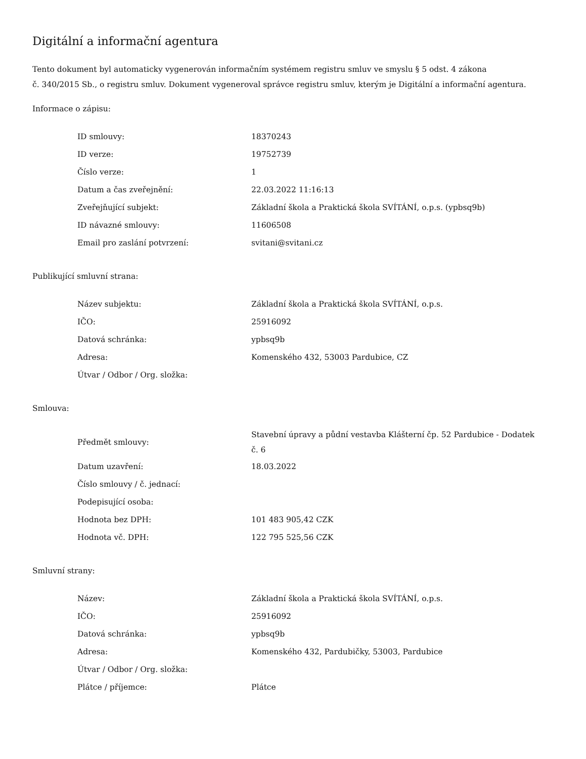Digitální a informační agentura
Tento dokument byl automaticky vygenerován informačním systémem registru smluv ve smyslu § 5 odst. 4 zákona
č. 340/2015 Sb., o registru smluv. Dokument vygeneroval správce registru smluv, kterým je Digitální a informační agentura.
Informace o zápisu:
| ID smlouvy: | 18370243 |
| ID verze: | 19752739 |
| Číslo verze: | 1 |
| Datum a čas zveřejnění: | 22.03.2022 11:16:13 |
| Zveřejňující subjekt: | Základní škola a Praktická škola SVÍTÁNÍ, o.p.s. (ypbsq9b) |
| ID návazné smlouvy: | 11606508 |
| Email pro zaslání potvrzení: | svitani@svitani.cz |
Publikující smluvní strana:
| Název subjektu: | Základní škola a Praktická škola SVÍTÁNÍ, o.p.s. |
| IČO: | 25916092 |
| Datová schránka: | ypbsq9b |
| Adresa: | Komenského 432, 53003 Pardubice, CZ |
| Útvar / Odbor / Org. složka: | |
Smlouva:
| Předmět smlouvy: | Stavební úpravy a půdní vestavba Klášterní čp. 52 Pardubice - Dodatek č. 6 |
| Datum uzavření: | 18.03.2022 |
| Číslo smlouvy / č. jednací: | |
| Podepisující osoba: | |
| Hodnota bez DPH: | 101 483 905,42 CZK |
| Hodnota vč. DPH: | 122 795 525,56 CZK |
Smluvní strany:
| Název: | Základní škola a Praktická škola SVÍTÁNÍ, o.p.s. |
| IČO: | 25916092 |
| Datová schránka: | ypbsq9b |
| Adresa: | Komenského 432, Pardubičky, 53003, Pardubice |
| Útvar / Odbor / Org. složka: | |
| Plátce / příjemce: | Plátce |